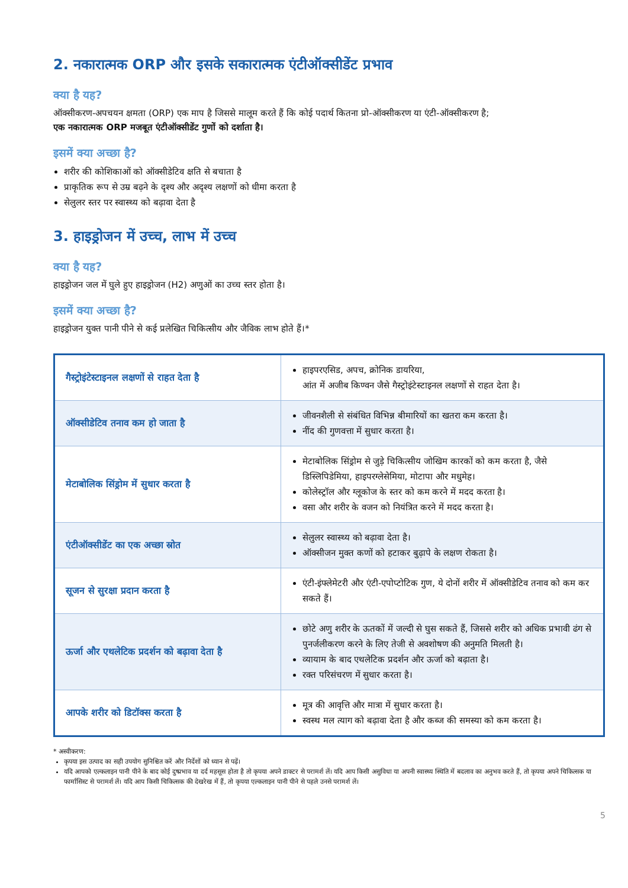2. नकारात्मक ORP और इसके सकारात्मक एंटीऑक्सीडेंट प्रभाव
क्या है यह?
ऑक्सीकरण-अपचयन क्षमता (ORP) एक माप है जिससे मालूम करते हैं कि कोई पदार्थ कितना प्रो-ऑक्सीकरण या एंटी-ऑक्सीकरण है;
एक नकारात्मक ORP मजबूत एंटीऑक्सीडेंट गुणों को दर्शाता है।
इसमें क्या अच्छा है?
शरीर की कोशिकाओं को ऑक्सीडेटिव क्षति से बचाता है
प्राकृतिक रूप से उम्र बढ़ने के दृश्य और अदृश्य लक्षणों को धीमा करता है
सेलुलर स्तर पर स्वास्थ्य को बढ़ावा देता है
3. हाइड्रोजन में उच्च, लाभ में उच्च
क्या है यह?
हाइड्रोजन जल में घुले हुए हाइड्रोजन (H2) अणुओं का उच्च स्तर होता है।
इसमें क्या अच्छा है?
हाइड्रोजन युक्त पानी पीने से कई प्रलेखित चिकित्सीय और जैविक लाभ होते हैं।*
| गैस्ट्रोइंटेस्टाइनल लक्षणों से राहत देता है | हाइपरएसिड, अपच, क्रोनिक डायरिया, आंत में अजीब किण्वन जैसे गैस्ट्रोइंटेस्टाइनल लक्षणों से राहत देता है। |
| ऑक्सीडेटिव तनाव कम हो जाता है | जीवनशैली से संबंधित विभिन्न बीमारियों का खतरा कम करता है। नींद की गुणवत्ता में सुधार करता है। |
| मेटाबोलिक सिंड्रोम में सुधार करता है | मेटाबोलिक सिंड्रोम से जुड़े चिकित्सीय जोखिम कारकों को कम करता है, जैसे डिस्लिपिडेमिया, हाइपरग्लेसेमिया, मोटापा और मधुमेह। कोलेस्ट्रॉल और ग्लूकोज के स्तर को कम करने में मदद करता है। वसा और शरीर के वजन को नियंत्रित करने में मदद करता है। |
| एंटीऑक्सीडेंट का एक अच्छा स्रोत | सेलुलर स्वास्थ्य को बढ़ावा देता है। ऑक्सीजन मुक्त कणों को हटाकर बुढ़ापे के लक्षण रोकता है। |
| सूजन से सुरक्षा प्रदान करता है | एंटी-इंफ्लेमेटरी और एंटी-एपोप्टोटिक गुण, ये दोनों शरीर में ऑक्सीडेटिव तनाव को कम कर सकते हैं। |
| ऊर्जा और एथलेटिक प्रदर्शन को बढ़ावा देता है | छोटे अणु शरीर के ऊतकों में जल्दी से घुस सकते हैं, जिससे शरीर को अधिक प्रभावी ढंग से पुनर्जलीकरण करने के लिए तेजी से अवशोषण की अनुमति मिलती है। व्यायाम के बाद एथलेटिक प्रदर्शन और ऊर्जा को बढ़ाता है। रक्त परिसंचरण में सुधार करता है। |
| आपके शरीर को डिटॉक्स करता है | मूत्र की आवृत्ति और मात्रा में सुधार करता है। स्वस्थ मल त्याग को बढ़ावा देता है और कब्ज की समस्या को कम करता है। |
* अस्वीकरण:
कृपया इस उत्पाद का सही उपयोग सुनिश्चित करें और निर्देशों को ध्यान से पढ़ें।
यदि आपको एल्कलाइन पानी पीने के बाद कोई दुष्प्रभाव या दर्द महसूस होता है तो कृपया अपने डाक्टर से परामर्श लें। यदि आप किसी असुविधा या अपनी स्वास्थ्य स्थिति में बदलाव का अनुभव करते हैं, तो कृपया अपने चिकित्सक या फार्मासिस्ट से परामर्श लें। यदि आप किसी चिकित्सक की देखरेख में हैं, तो कृपया एल्कलाइन पानी पीने से पहले उनसे परामर्श लें।
5